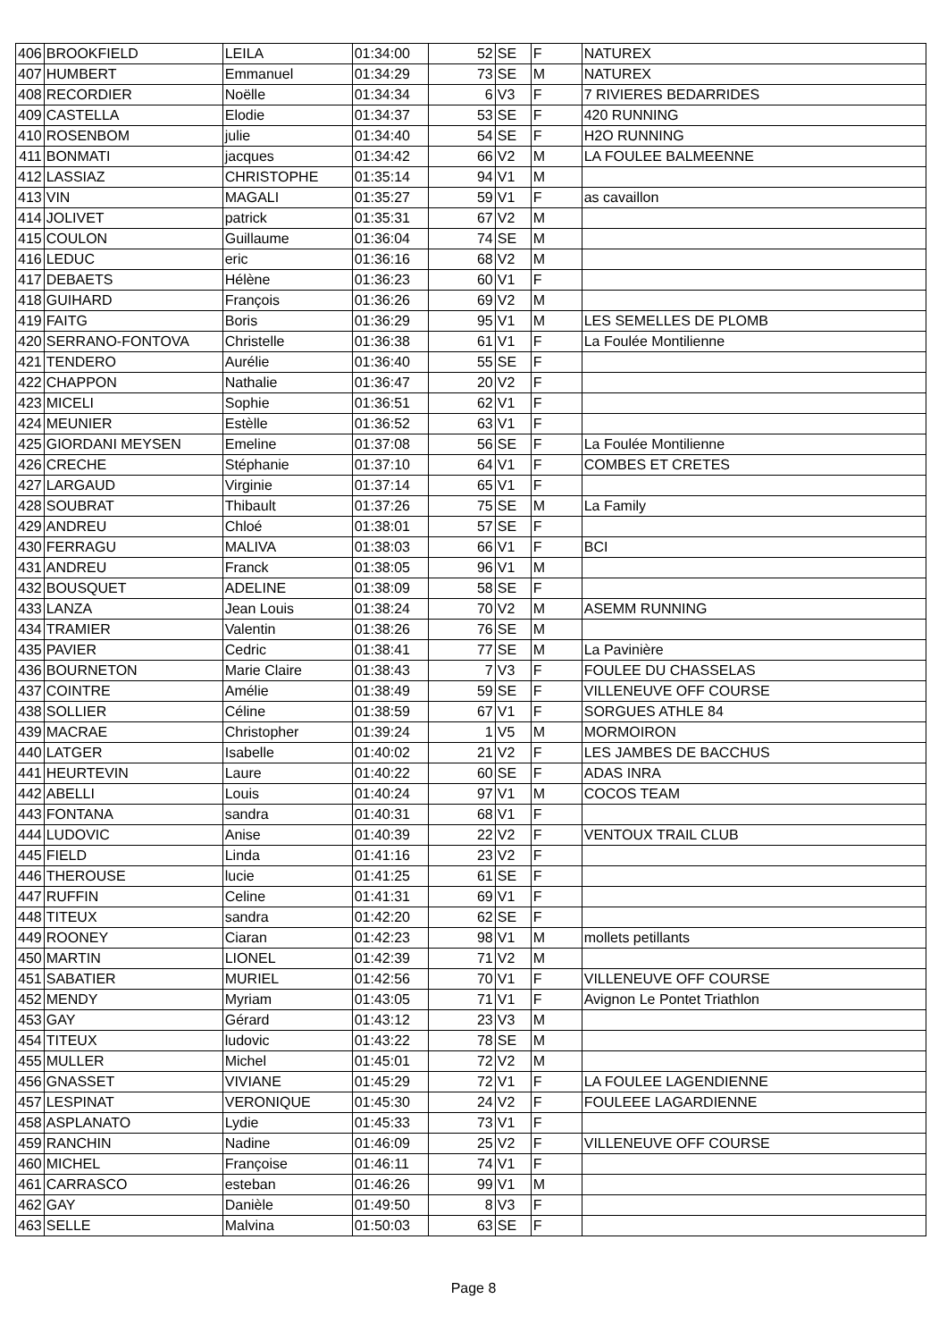| 406 | BROOKFIELD | LEILA | 01:34:00 | 52 | SE | F | NATUREX |
| 407 | HUMBERT | Emmanuel | 01:34:29 | 73 | SE | M | NATUREX |
| 408 | RECORDIER | Noëlle | 01:34:34 | 6 | V3 | F | 7 RIVIERES BEDARRIDES |
| 409 | CASTELLA | Elodie | 01:34:37 | 53 | SE | F | 420 RUNNING |
| 410 | ROSENBOM | julie | 01:34:40 | 54 | SE | F | H2O RUNNING |
| 411 | BONMATI | jacques | 01:34:42 | 66 | V2 | M | LA FOULEE BALMEENNE |
| 412 | LASSIAZ | CHRISTOPHE | 01:35:14 | 94 | V1 | M | |
| 413 | VIN | MAGALI | 01:35:27 | 59 | V1 | F | as cavaillon |
| 414 | JOLIVET | patrick | 01:35:31 | 67 | V2 | M | |
| 415 | COULON | Guillaume | 01:36:04 | 74 | SE | M | |
| 416 | LEDUC | eric | 01:36:16 | 68 | V2 | M | |
| 417 | DEBAETS | Hélène | 01:36:23 | 60 | V1 | F | |
| 418 | GUIHARD | François | 01:36:26 | 69 | V2 | M | |
| 419 | FAITG | Boris | 01:36:29 | 95 | V1 | M | LES SEMELLES DE PLOMB |
| 420 | SERRANO-FONTOVA | Christelle | 01:36:38 | 61 | V1 | F | La Foulée Montilienne |
| 421 | TENDERO | Aurélie | 01:36:40 | 55 | SE | F | |
| 422 | CHAPPON | Nathalie | 01:36:47 | 20 | V2 | F | |
| 423 | MICELI | Sophie | 01:36:51 | 62 | V1 | F | |
| 424 | MEUNIER | Estèlle | 01:36:52 | 63 | V1 | F | |
| 425 | GIORDANI MEYSEN | Emeline | 01:37:08 | 56 | SE | F | La Foulée Montilienne |
| 426 | CRECHE | Stéphanie | 01:37:10 | 64 | V1 | F | COMBES ET CRETES |
| 427 | LARGAUD | Virginie | 01:37:14 | 65 | V1 | F | |
| 428 | SOUBRAT | Thibault | 01:37:26 | 75 | SE | M | La Family |
| 429 | ANDREU | Chloé | 01:38:01 | 57 | SE | F | |
| 430 | FERRAGU | MALIVA | 01:38:03 | 66 | V1 | F | BCI |
| 431 | ANDREU | Franck | 01:38:05 | 96 | V1 | M | |
| 432 | BOUSQUET | ADELINE | 01:38:09 | 58 | SE | F | |
| 433 | LANZA | Jean Louis | 01:38:24 | 70 | V2 | M | ASEMM RUNNING |
| 434 | TRAMIER | Valentin | 01:38:26 | 76 | SE | M | |
| 435 | PAVIER | Cedric | 01:38:41 | 77 | SE | M | La Pavinière |
| 436 | BOURNETON | Marie Claire | 01:38:43 | 7 | V3 | F | FOULEE DU CHASSELAS |
| 437 | COINTRE | Amélie | 01:38:49 | 59 | SE | F | VILLENEUVE OFF COURSE |
| 438 | SOLLIER | Céline | 01:38:59 | 67 | V1 | F | SORGUES ATHLE 84 |
| 439 | MACRAE | Christopher | 01:39:24 | 1 | V5 | M | MORMOIRON |
| 440 | LATGER | Isabelle | 01:40:02 | 21 | V2 | F | LES JAMBES DE BACCHUS |
| 441 | HEURTEVIN | Laure | 01:40:22 | 60 | SE | F | ADAS INRA |
| 442 | ABELLI | Louis | 01:40:24 | 97 | V1 | M | COCOS TEAM |
| 443 | FONTANA | sandra | 01:40:31 | 68 | V1 | F | |
| 444 | LUDOVIC | Anise | 01:40:39 | 22 | V2 | F | VENTOUX TRAIL CLUB |
| 445 | FIELD | Linda | 01:41:16 | 23 | V2 | F | |
| 446 | THEROUSE | lucie | 01:41:25 | 61 | SE | F | |
| 447 | RUFFIN | Celine | 01:41:31 | 69 | V1 | F | |
| 448 | TITEUX | sandra | 01:42:20 | 62 | SE | F | |
| 449 | ROONEY | Ciaran | 01:42:23 | 98 | V1 | M | mollets petillants |
| 450 | MARTIN | LIONEL | 01:42:39 | 71 | V2 | M | |
| 451 | SABATIER | MURIEL | 01:42:56 | 70 | V1 | F | VILLENEUVE OFF COURSE |
| 452 | MENDY | Myriam | 01:43:05 | 71 | V1 | F | Avignon Le Pontet Triathlon |
| 453 | GAY | Gérard | 01:43:12 | 23 | V3 | M | |
| 454 | TITEUX | ludovic | 01:43:22 | 78 | SE | M | |
| 455 | MULLER | Michel | 01:45:01 | 72 | V2 | M | |
| 456 | GNASSET | VIVIANE | 01:45:29 | 72 | V1 | F | LA FOULEE LAGENDIENNE |
| 457 | LESPINAT | VERONIQUE | 01:45:30 | 24 | V2 | F | FOULEEE LAGARDIENNE |
| 458 | ASPLANATO | Lydie | 01:45:33 | 73 | V1 | F | |
| 459 | RANCHIN | Nadine | 01:46:09 | 25 | V2 | F | VILLENEUVE OFF COURSE |
| 460 | MICHEL | Françoise | 01:46:11 | 74 | V1 | F | |
| 461 | CARRASCO | esteban | 01:46:26 | 99 | V1 | M | |
| 462 | GAY | Danièle | 01:49:50 | 8 | V3 | F | |
| 463 | SELLE | Malvina | 01:50:03 | 63 | SE | F | |
Page 8